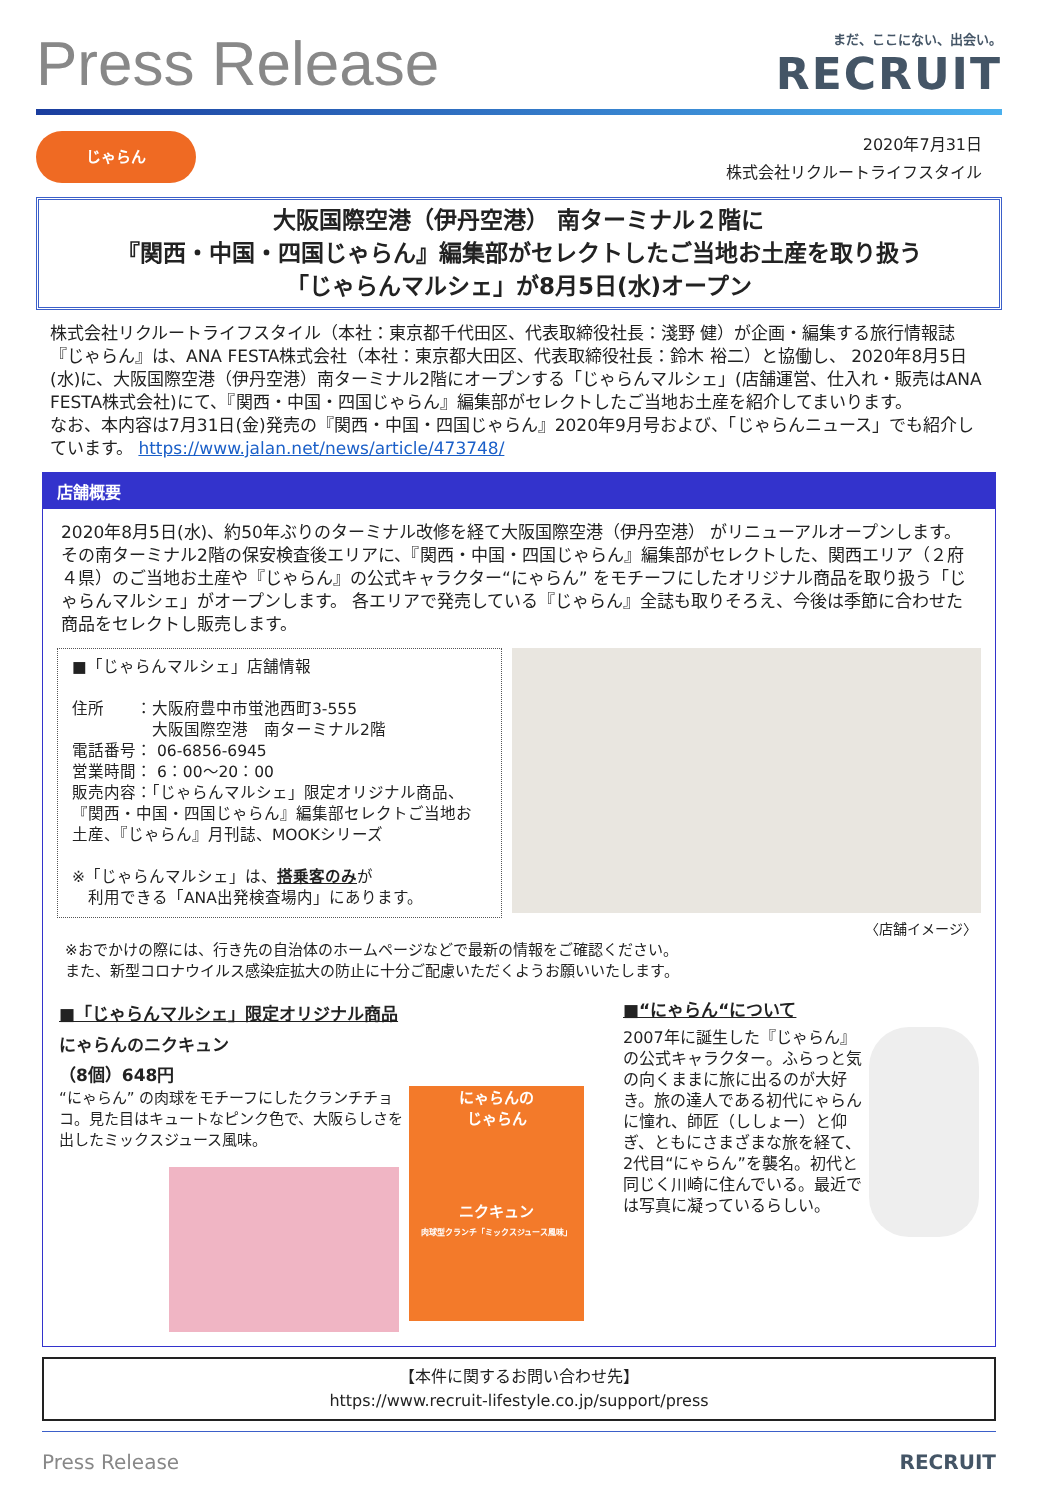Press Release
まだ、ここにない、出会い。
RECRUIT
じゃらん
2020年7月31日
株式会社リクルートライフスタイル
大阪国際空港（伊丹空港） 南ターミナル２階に
『関西・中国・四国じゃらん』編集部がセレクトしたご当地お土産を取り扱う
「じゃらんマルシェ」が8月5日(水)オープン
株式会社リクルートライフスタイル（本社：東京都千代田区、代表取締役社長：淺野 健）が企画・編集する旅行情報誌『じゃらん』は、ANA FESTA株式会社（本社：東京都大田区、代表取締役社長：鈴木 裕二）と協働し、 2020年8月5日(水)に、大阪国際空港（伊丹空港）南ターミナル2階にオープンする「じゃらんマルシェ」(店舗運営、仕入れ・販売はANA FESTA株式会社)にて、『関西・中国・四国じゃらん』編集部がセレクトしたご当地お土産を紹介してまいります。
なお、本内容は7月31日(金)発売の『関西・中国・四国じゃらん』2020年9月号および、「じゃらんニュース」でも紹介しています。 https://www.jalan.net/news/article/473748/
店舗概要
2020年8月5日(水)、約50年ぶりのターミナル改修を経て大阪国際空港（伊丹空港） がリニューアルオープンします。その南ターミナル2階の保安検査後エリアに、『関西・中国・四国じゃらん』編集部がセレクトした、関西エリア（２府４県）のご当地お土産や『じゃらん』の公式キャラクター“にゃらん” をモチーフにしたオリジナル商品を取り扱う「じゃらんマルシェ」がオープンします。 各エリアで発売している『じゃらん』全誌も取りそろえ、今後は季節に合わせた商品をセレクトし販売します。
■「じゃらんマルシェ」店舗情報
住所　　：大阪府豊中市蛍池西町3-555
　　　　　大阪国際空港　南ターミナル2階
電話番号： 06-6856-6945
営業時間： 6：00～20：00
販売内容：「じゃらんマルシェ」限定オリジナル商品、『関西・中国・四国じゃらん』編集部セレクトご当地お土産、『じゃらん』月刊誌、MOOKシリーズ
※「じゃらんマルシェ」は、搭乗客のみが
　利用できる「ANA出発検査場内」にあります。
〈店舗イメージ〉
※おでかけの際には、行き先の自治体のホームページなどで最新の情報をご確認ください。
また、新型コロナウイルス感染症拡大の防止に十分ご配慮いただくようお願いいたします。
■「じゃらんマルシェ」限定オリジナル商品
にゃらんのニクキュン
（8個）648円
“にゃらん” の肉球をモチーフにしたクランチチョコ。見た目はキュートなピンク色で、大阪らしさを出したミックスジュース風味。
にゃらんの
じゃらん
ニクキュン
肉球型クランチ「ミックスジュース風味」
■“にゃらん“について
2007年に誕生した『じゃらん』の公式キャラクター。ふらっと気の向くままに旅に出るのが大好き。旅の達人である初代にゃらんに憧れ、師匠（ししょー）と仰ぎ、ともにさまざまな旅を経て、2代目“にゃらん”を襲名。初代と同じく川崎に住んでいる。最近では写真に凝っているらしい。
【本件に関するお問い合わせ先】
https://www.recruit-lifestyle.co.jp/support/press
Press Release RECRUIT